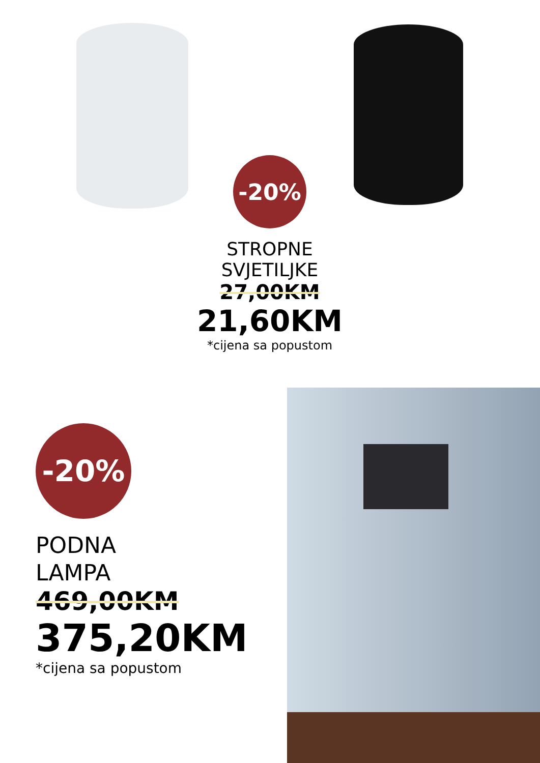-20%
STROPNE
SVJETILJKE
27,00KM
21,60KM
*cijena sa popustom
-20%
PODNA
LAMPA
469,00KM
375,20KM
*cijena sa popustom